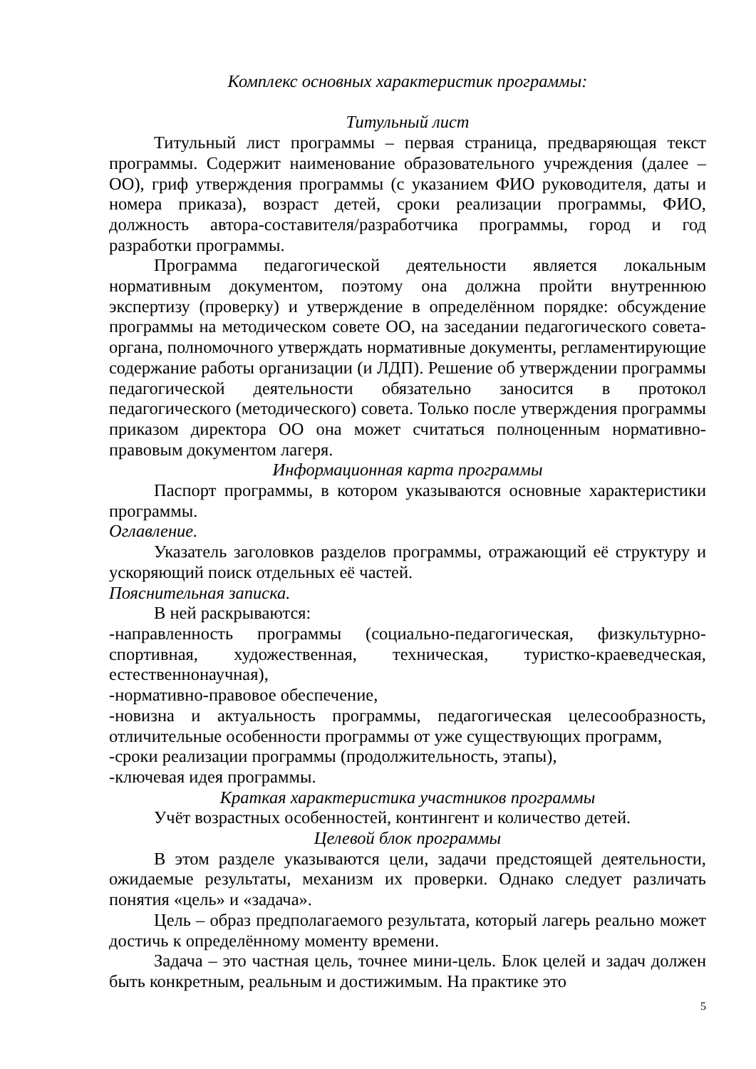Комплекс основных характеристик программы:
Титульный лист
Титульный лист программы – первая страница, предваряющая текст программы. Содержит наименование образовательного учреждения (далее – ОО), гриф утверждения программы (с указанием ФИО руководителя, даты и номера приказа), возраст детей, сроки реализации программы, ФИО, должность автора-составителя/разработчика программы, город и год разработки программы.
Программа педагогической деятельности является локальным нормативным документом, поэтому она должна пройти внутреннюю экспертизу (проверку) и утверждение в определённом порядке: обсуждение программы на методическом совете ОО, на заседании педагогического совета-органа, полномочного утверждать нормативные документы, регламентирующие содержание работы организации (и ЛДП). Решение об утверждении программы педагогической деятельности обязательно заносится в протокол педагогического (методического) совета. Только после утверждения программы приказом директора ОО она может считаться полноценным нормативно-правовым документом лагеря.
Информационная карта программы
Паспорт программы, в котором указываются основные характеристики программы.
Оглавление.
Указатель заголовков разделов программы, отражающий её структуру и ускоряющий поиск отдельных её частей.
Пояснительная записка.
В ней раскрываются:
-направленность программы (социально-педагогическая, физкультурно-спортивная, художественная, техническая, туристко-краеведческая, естественнонаучная),
-нормативно-правовое обеспечение,
-новизна и актуальность программы, педагогическая целесообразность, отличительные особенности программы от уже существующих программ,
-сроки реализации программы (продолжительность, этапы),
-ключевая идея программы.
Краткая характеристика участников программы
Учёт возрастных особенностей, контингент и количество детей.
Целевой блок программы
В этом разделе указываются цели, задачи предстоящей деятельности, ожидаемые результаты, механизм их проверки. Однако следует различать понятия «цель» и «задача».
Цель – образ предполагаемого результата, который лагерь реально может достичь к определённому моменту времени.
Задача – это частная цель, точнее мини-цель. Блок целей и задач должен быть конкретным, реальным и достижимым. На практике это
5